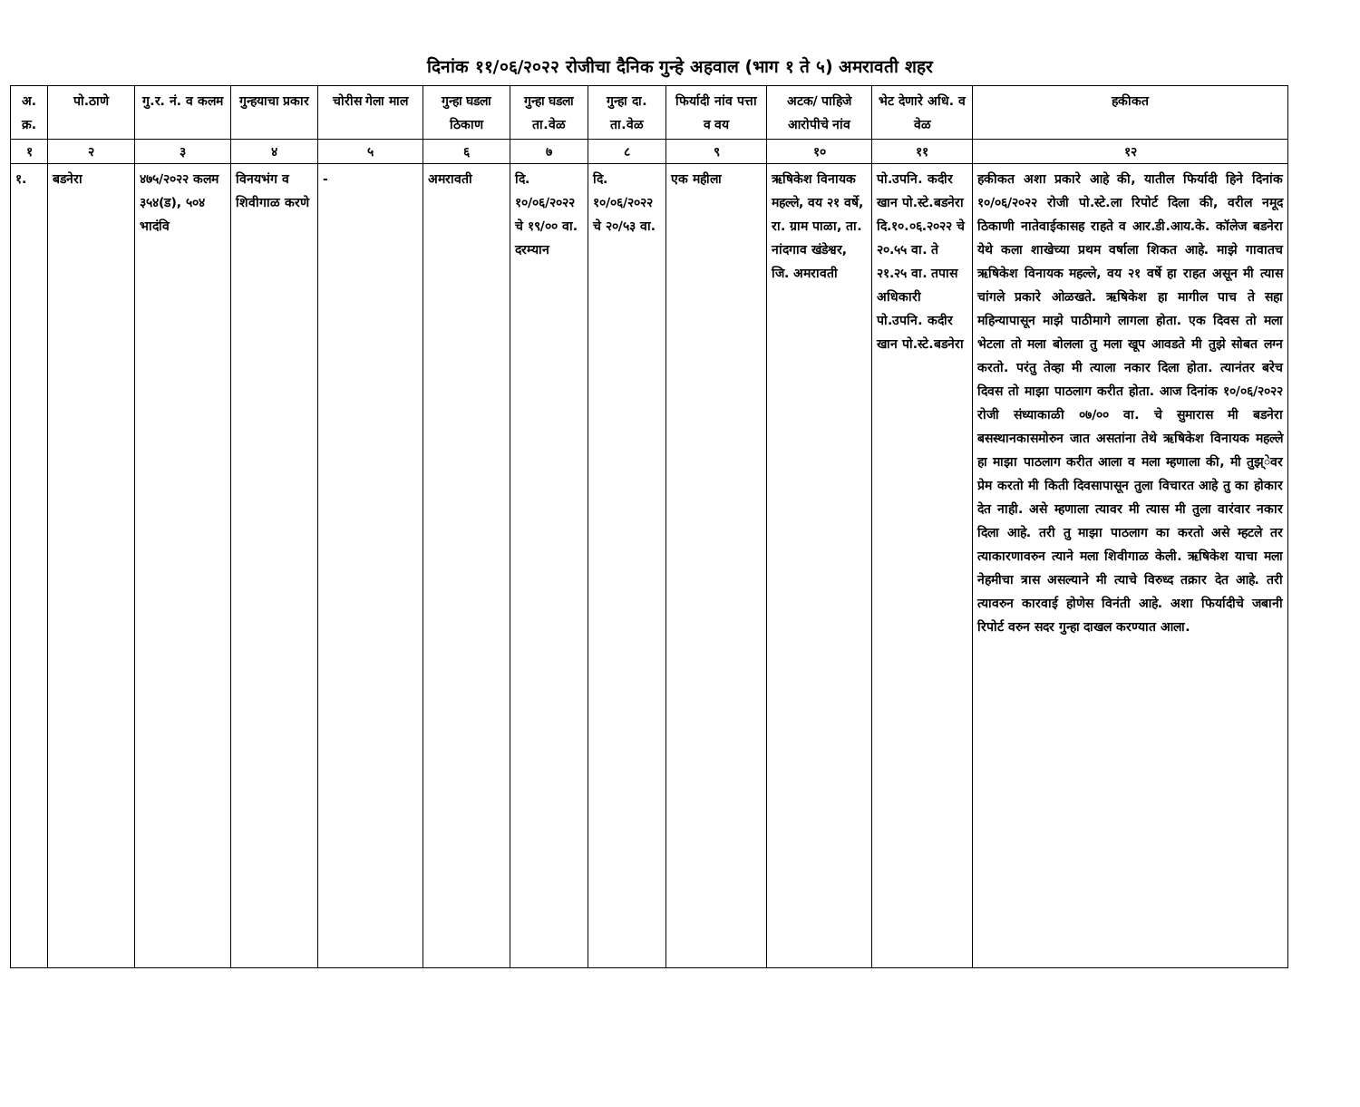दिनांक ११/०६/२०२२ रोजीचा दैनिक गुन्हे अहवाल (भाग १ ते ५) अमरावती शहर
| अ. क्र. | पो.ठाणे | गु.र. नं. व कलम | गुन्हयाचा प्रकार | चोरीस गेला माल | गुन्हा घडला ठिकाण | गुन्हा घडला ता.वेळ | गुन्हा दा. ता.वेळ | फिर्यादी नांव पत्ता व वय | अटक/ पाहिजे आरोपीचे नांव | भेट देणारे अधि. व वेळ | हकीकत |
| --- | --- | --- | --- | --- | --- | --- | --- | --- | --- | --- | --- |
| १ | २ | ३ | ४ | ५ | ६ | ७ | ८ | ९ | १० | ११ | १२ |
| १. | बडनेरा | ४७५/२०२२ कलम ३५४(ड), ५०४ भादंवि | विनयभंग व शिवीगाळ करणे | - | अमरावती | दि. १०/०६/२०२२ चे १९/०० वा. दरम्यान | दि. १०/०६/२०२२ चे २०/५३ वा. | एक महीला | ऋषिकेश विनायक महल्ले, वय २१ वर्षे, रा. ग्राम पाळा, ता. नांदगाव खंडेश्वर, जि. अमरावती | पो.उपनि. कदीर खान पो.स्टे.बडनेरा दि.१०.०६.२०२२ चे २०.५५ वा. ते २१.२५ वा. तपास अधिकारी पो.उपनि. कदीर खान पो.स्टे.बडनेरा | हकीकत अशा प्रकारे आहे की, यातील फिर्यादी हिने दिनांक १०/०६/२०२२ रोजी पो.स्टे.ला रिपोर्ट दिला की, वरील नमूद ठिकाणी नातेवाईकासह राहते व आर.डी.आय.के. कॉलेज बडनेरा येथे कला शाखेच्या प्रथम वर्षाला शिकत आहे. माझे गावातच ऋषिकेश विनायक महल्ले, वय २१ वर्षे हा राहत असून मी त्यास चांगले प्रकारे ओळखते. ऋषिकेश हा मागील पाच ते सहा महिन्यापासून माझे पाठीमागे लागला होता. एक दिवस तो मला भेटला तो मला बोलला तु मला खूप आवडते मी तुझे सोबत लग्न करतो. परंतु तेव्हा मी त्याला नकार दिला होता. त्यानंतर बरेच दिवस तो माझा पाठलाग करीत होता. आज दिनांक १०/०६/२०२२ रोजी संध्याकाळी ०७/०० वा. चे सुमारास मी बडनेरा बसस्थानकासमोरुन जात असतांना तेथे ऋषिकेश विनायक महल्ले हा माझा पाठलाग करीत आला व मला म्हणाला की, मी तुझ्ेवर प्रेम करतो मी किती दिवसापासून तुला विचारत आहे तु का होकार देत नाही. असे म्हणाला त्यावर मी त्यास मी तुला वारंवार नकार दिला आहे. तरी तु माझा पाठलाग का करतो असे म्हटले तर त्याकारणावरुन त्याने मला शिवीगाळ केली. ऋषिकेश याचा मला नेहमीचा त्रास असल्याने मी त्याचे विरुध्द तक्रार देत आहे. तरी त्यावरुन कारवाई होणेस विनंती आहे. अशा फिर्यादीचे जबानी रिपोर्ट वरुन सदर गुन्हा दाखल करण्यात आला. |